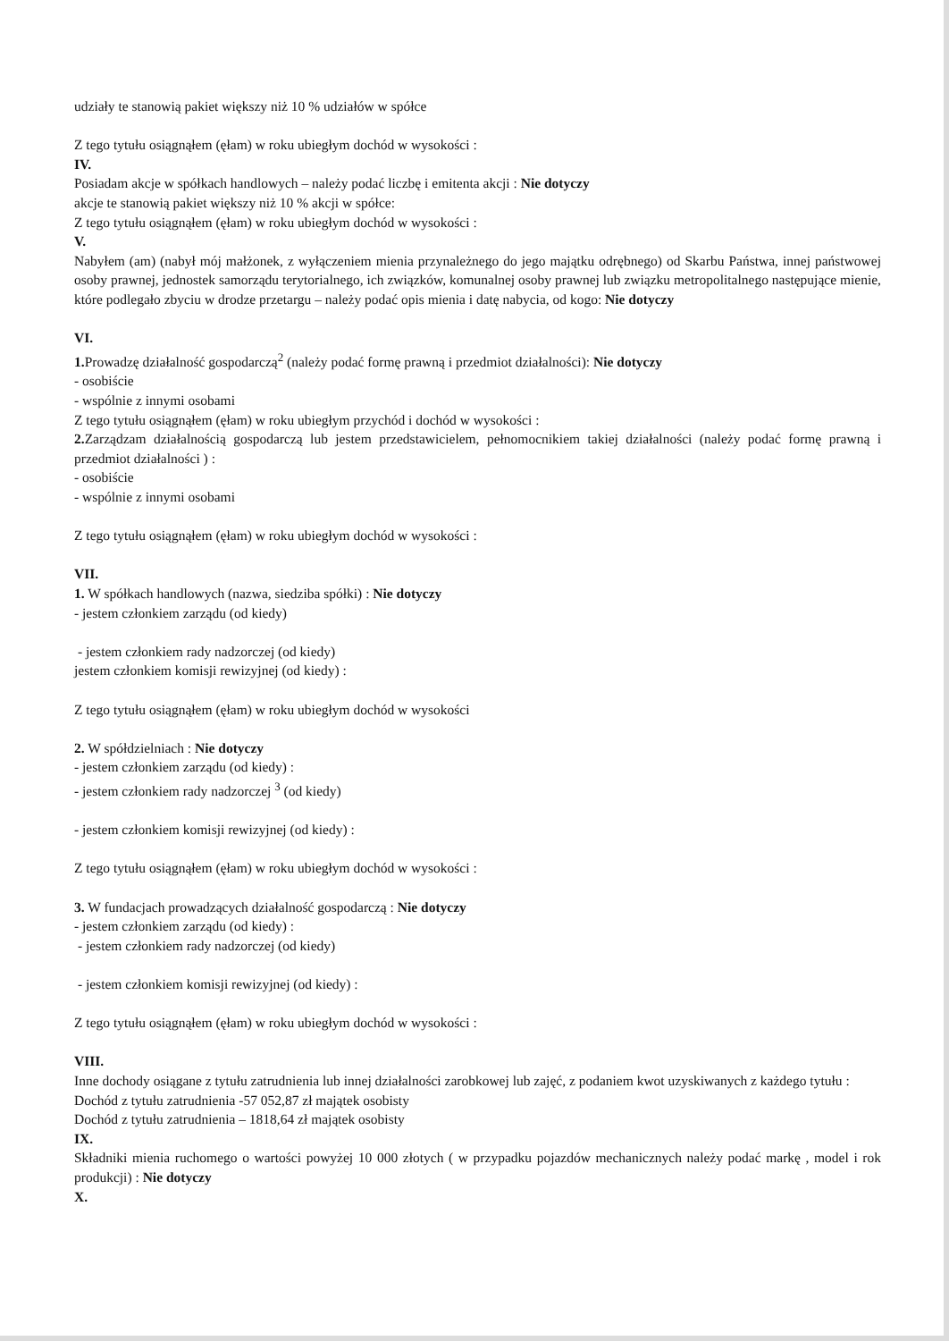udziały te stanowią pakiet większy niż 10 % udziałów w spółce
Z tego tytułu osiągnąłem (ęłam) w roku ubiegłym dochód w wysokości :
IV.
Posiadam akcje w spółkach handlowych – należy podać liczbę i emitenta akcji : Nie dotyczy
akcje te stanowią pakiet większy niż 10 % akcji w spółce:
Z tego tytułu osiągnąłem (ęłam) w roku ubiegłym dochód w wysokości :
V.
Nabyłem (am) (nabył mój małżonek, z wyłączeniem mienia przynależnego do jego majątku odrębnego) od Skarbu Państwa, innej państwowej osoby prawnej, jednostek samorządu terytorialnego, ich związków, komunalnej osoby prawnej lub związku metropolitalnego następujące mienie, które podlegało zbyciu w drodze przetargu – należy podać opis mienia i datę nabycia, od kogo: Nie dotyczy
VI.
1. Prowadzę działalność gospodarczą<sup>2</sup> (należy podać formę prawną i przedmiot działalności): Nie dotyczy
- osobiście
- wspólnie z innymi osobami
Z tego tytułu osiągnąłem (ęłam) w roku ubiegłym przychód i dochód w wysokości :
2. Zarządzam działalnością gospodarczą lub jestem przedstawicielem, pełnomocnikiem takiej działalności (należy podać formę prawną i przedmiot działalności ) :
- osobiście
- wspólnie z innymi osobami
Z tego tytułu osiągnąłem (ęłam) w roku ubiegłym dochód w wysokości :
VII.
1. W spółkach handlowych (nazwa, siedziba spółki) : Nie dotyczy
- jestem członkiem zarządu (od kiedy)
- jestem członkiem rady nadzorczej (od kiedy)
jestem członkiem komisji rewizyjnej (od kiedy) :
Z tego tytułu osiągnąłem (ęłam) w roku ubiegłym dochód w wysokości
2. W spółdzielniach : Nie dotyczy
- jestem członkiem zarządu (od kiedy) :
- jestem członkiem rady nadzorczej <sup>3</sup> (od kiedy)
- jestem członkiem komisji rewizyjnej (od kiedy) :
Z tego tytułu osiągnąłem (ęłam) w roku ubiegłym dochód w wysokości :
3. W fundacjach prowadzących działalność gospodarczą : Nie dotyczy
- jestem członkiem zarządu (od kiedy) :
- jestem członkiem rady nadzorczej (od kiedy)
- jestem członkiem komisji rewizyjnej (od kiedy) :
Z tego tytułu osiągnąłem (ęłam) w roku ubiegłym dochód w wysokości :
VIII.
Inne dochody osiągane z tytułu zatrudnienia lub innej działalności zarobkowej lub zajęć, z podaniem kwot uzyskiwanych z każdego tytułu :
Dochód z tytułu zatrudnienia -57 052,87 zł majątek osobisty
Dochód z tytułu zatrudnienia – 1818,64 zł majątek osobisty
IX.
Składniki mienia ruchomego o wartości powyżej 10 000 złotych ( w przypadku pojazdów mechanicznych należy podać markę , model i rok produkcji) : Nie dotyczy
X.